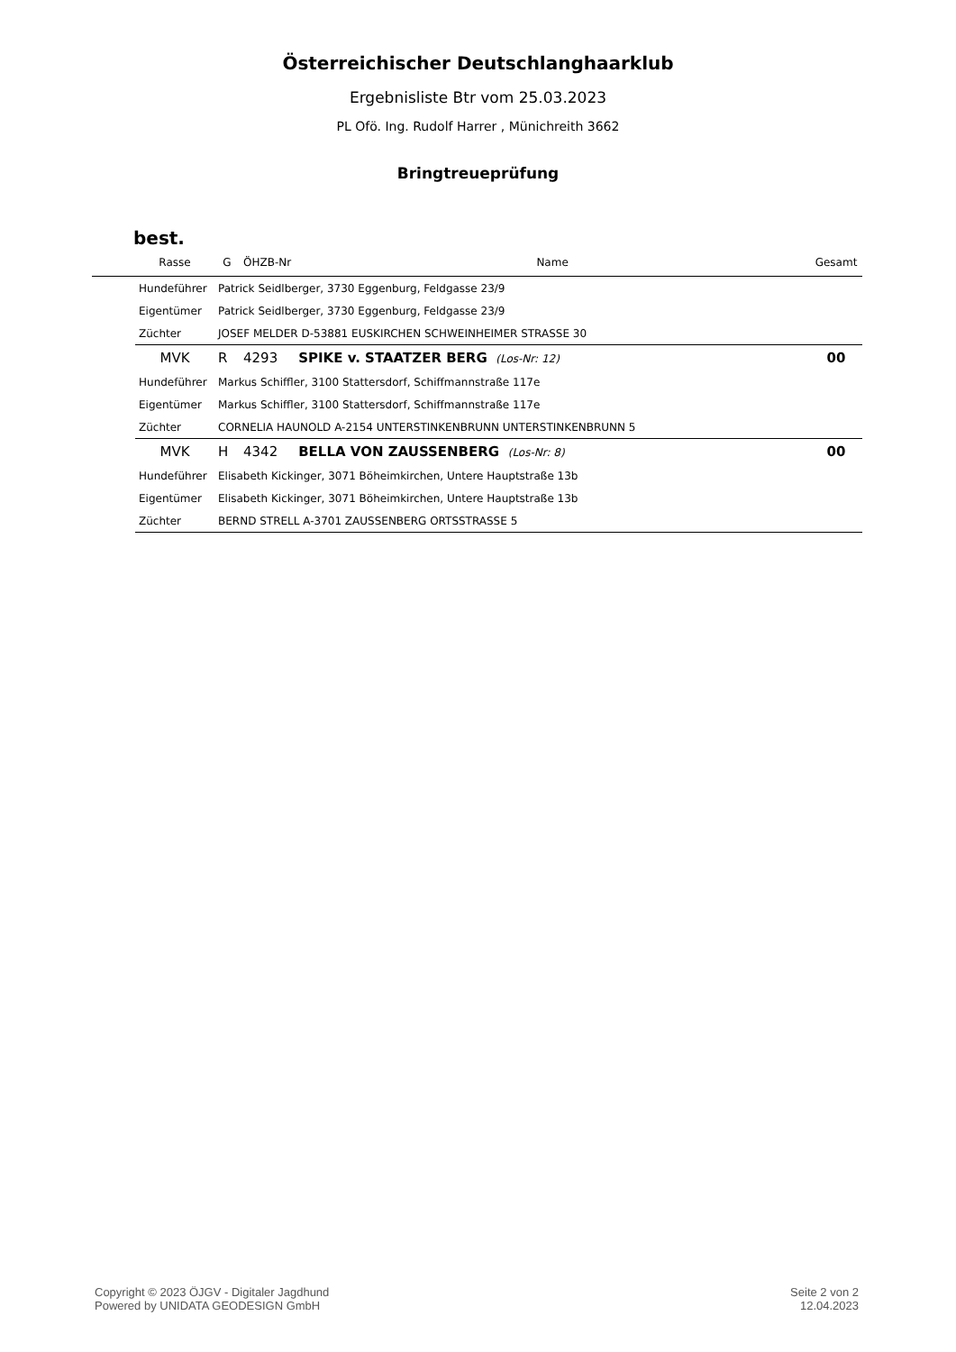Österreichischer Deutschlanghaarklub
Ergebnisliste Btr vom 25.03.2023
PL Ofö. Ing. Rudolf Harrer , Münichreith 3662
Bringtreueprüfung
best.
| | Rasse | G | ÖHZB-Nr | Name | Gesamt |
| --- | --- | --- | --- | --- | --- |
| | Hundeführer | Patrick Seidlberger, 3730 Eggenburg, Feldgasse 23/9 | | | |
| | Eigentümer | Patrick Seidlberger, 3730 Eggenburg, Feldgasse 23/9 | | | |
| | Züchter | JOSEF MELDER D-53881 EUSKIRCHEN SCHWEINHEIMER STRASSE 30 | | | |
| | MVK | R | 4293 | SPIKE v. STAATZER BERG (Los-Nr: 12) | 00 |
| | Hundeführer | Markus Schiffler, 3100 Stattersdorf, Schiffmannstraße 117e | | | |
| | Eigentümer | Markus Schiffler, 3100 Stattersdorf, Schiffmannstraße 117e | | | |
| | Züchter | CORNELIA HAUNOLD A-2154 UNTERSTINKENBRUNN UNTERSTINKENBRUNN 5 | | | |
| | MVK | H | 4342 | BELLA VON ZAUSSENBERG (Los-Nr: 8) | 00 |
| | Hundeführer | Elisabeth Kickinger, 3071 Böheimkirchen, Untere Hauptstraße 13b | | | |
| | Eigentümer | Elisabeth Kickinger, 3071 Böheimkirchen, Untere Hauptstraße 13b | | | |
| | Züchter | BERND STRELL A-3701 ZAUSSENBERG ORTSSTRASSE 5 | | | |
Copyright © 2023 ÖJGV - Digitaler Jagdhund
Powered by UNIDATA GEODESIGN GmbH
Seite 2 von 2
12.04.2023